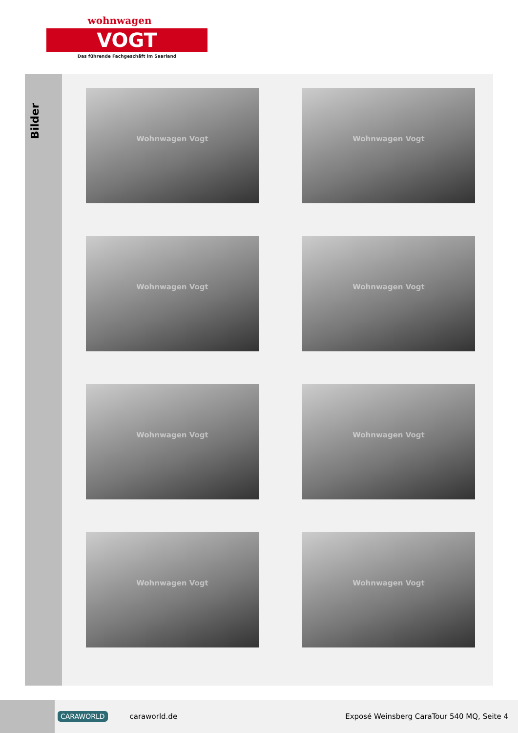wohnwagen
VOGT
Das führende Fachgeschäft im Saarland
Bilder
Wohnwagen Vogt
Wohnwagen Vogt
Wohnwagen Vogt
Wohnwagen Vogt
Wohnwagen Vogt
Wohnwagen Vogt
Wohnwagen Vogt
Wohnwagen Vogt
CARAWORLD
caraworld.de
Exposé Weinsberg CaraTour 540 MQ, Seite 4